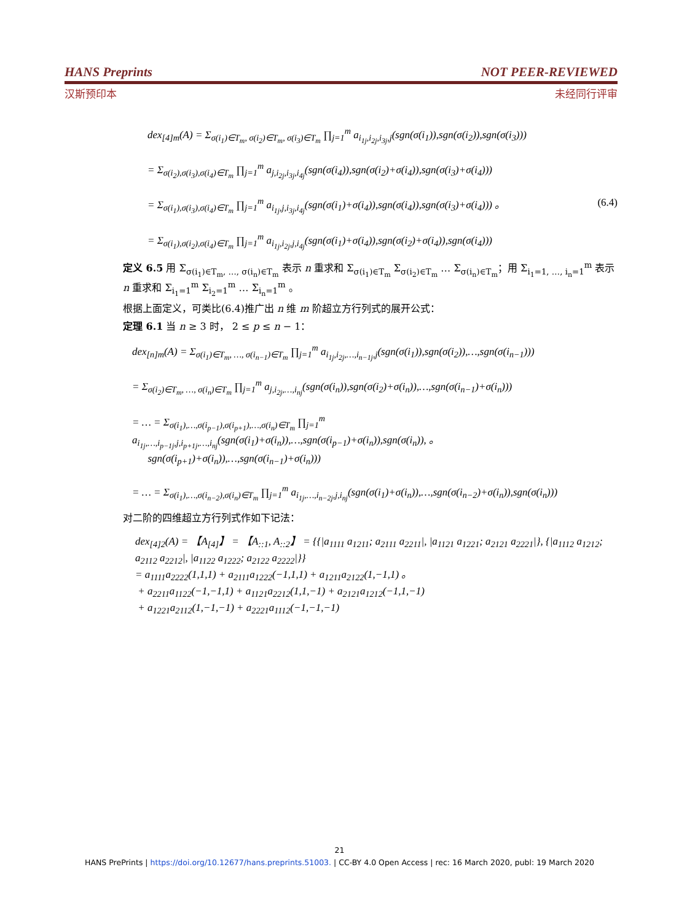HANS Preprints NOT PEER-REVIEWED
汉斯预印本 未经同行评审
dex<sub>[4]m</sub>(A) = Σ<sub>σ(i<sub>1</sub>)∈T<sub>m</sub>, σ(i<sub>2</sub>)∈T<sub>m</sub>, σ(i<sub>3</sub>)∈T<sub>m</sub></sub> ∏<sub>j=1</sub><sup>m</sup> a<sub>i<sub>1j</sub>,i<sub>2j</sub>,i<sub>3j</sub>,j</sub>(sgn(σ(i<sub>1</sub>)),sgn(σ(i<sub>2</sub>)),sgn(σ(i<sub>3</sub>)))
= Σ<sub>σ(i<sub>2</sub>),σ(i<sub>3</sub>),σ(i<sub>4</sub>)∈T<sub>m</sub></sub> ∏<sub>j=1</sub><sup>m</sup> a<sub>j,i<sub>2j</sub>,i<sub>3j</sub>,i<sub>4j</sub></sub>(sgn(σ(i<sub>4</sub>)),sgn(σ(i<sub>2</sub>)+σ(i<sub>4</sub>)),sgn(σ(i<sub>3</sub>)+σ(i<sub>4</sub>)))
= Σ<sub>σ(i<sub>1</sub>),σ(i<sub>3</sub>),σ(i<sub>4</sub>)∈T<sub>m</sub></sub> ∏<sub>j=1</sub><sup>m</sup> a<sub>i<sub>1j</sub>,j,i<sub>3j</sub>,i<sub>4j</sub></sub>(sgn(σ(i<sub>1</sub>)+σ(i<sub>4</sub>)),sgn(σ(i<sub>4</sub>)),sgn(σ(i<sub>3</sub>)+σ(i<sub>4</sub>))) 。 (6.4)
= Σ<sub>σ(i<sub>1</sub>),σ(i<sub>2</sub>),σ(i<sub>4</sub>)∈T<sub>m</sub></sub> ∏<sub>j=1</sub><sup>m</sup> a<sub>i<sub>1j</sub>,i<sub>2j</sub>,j,i<sub>4j</sub></sub>(sgn(σ(i<sub>1</sub>)+σ(i<sub>4</sub>)),sgn(σ(i<sub>2</sub>)+σ(i<sub>4</sub>)),sgn(σ(i<sub>4</sub>)))
定义 6.5 用 Σ<sub>σ(i<sub>1</sub>)∈T<sub>m</sub>, …, σ(i<sub>n</sub>)∈T<sub>m</sub></sub> 表示 n 重求和 Σ<sub>σ(i<sub>1</sub>)∈T<sub>m</sub></sub> Σ<sub>σ(i<sub>2</sub>)∈T<sub>m</sub></sub> … Σ<sub>σ(i<sub>n</sub>)∈T<sub>m</sub></sub>；用 Σ<sub>i<sub>1</sub>=1, …, i<sub>n</sub>=1</sub><sup>m</sup> 表示 n 重求和 Σ<sub>i<sub>1</sub>=1</sub><sup>m</sup> Σ<sub>i<sub>2</sub>=1</sub><sup>m</sup> … Σ<sub>i<sub>n</sub>=1</sub><sup>m</sup> 。
根据上面定义，可类比(6.4)推广出 n 维 m 阶超立方行列式的展开公式：
定理 6.1 当 n ≥ 3 时， 2 ≤ p ≤ n − 1：
dex<sub>[n]m</sub>(A) = Σ<sub>σ(i<sub>1</sub>)∈T<sub>m</sub>, …, σ(i<sub>n−1</sub>)∈T<sub>m</sub></sub> ∏<sub>j=1</sub><sup>m</sup> a<sub>i<sub>1j</sub>,i<sub>2j</sub>,…,i<sub>n−1j</sub>,j</sub>(sgn(σ(i<sub>1</sub>)),sgn(σ(i<sub>2</sub>)),…,sgn(σ(i<sub>n−1</sub>)))
= Σ<sub>σ(i<sub>2</sub>)∈T<sub>m</sub>, …, σ(i<sub>n</sub>)∈T<sub>m</sub></sub> ∏<sub>j=1</sub><sup>m</sup> a<sub>j,i<sub>2j</sub>,…,i<sub>nj</sub></sub>(sgn(σ(i<sub>n</sub>)),sgn(σ(i<sub>2</sub>)+σ(i<sub>n</sub>)),…,sgn(σ(i<sub>n−1</sub>)+σ(i<sub>n</sub>)))
= … = Σ<sub>σ(i<sub>1</sub>),…,σ(i<sub>p−1</sub>),σ(i<sub>p+1</sub>),…,σ(i<sub>n</sub>)∈T<sub>m</sub></sub> ∏<sub>j=1</sub><sup>m</sup> a<sub>i<sub>1j</sub>,…,i<sub>p−1j</sub>,j,i<sub>p+1j</sub>,…,i<sub>nj</sub></sub>(sgn(σ(i<sub>1</sub>)+σ(i<sub>n</sub>)),…,sgn(σ(i<sub>p−1</sub>)+σ(i<sub>n</sub>)),sgn(σ(i<sub>n</sub>)), 。
sgn(σ(i<sub>p+1</sub>)+σ(i<sub>n</sub>)),…,sgn(σ(i<sub>n−1</sub>)+σ(i<sub>n</sub>)))
= … = Σ<sub>σ(i<sub>1</sub>),…,σ(i<sub>n−2</sub>),σ(i<sub>n</sub>)∈T<sub>m</sub></sub> ∏<sub>j=1</sub><sup>m</sup> a<sub>i<sub>1j</sub>,…,i<sub>n−2j</sub>,j,i<sub>nj</sub></sub>(sgn(σ(i<sub>1</sub>)+σ(i<sub>n</sub>)),…,sgn(σ(i<sub>n−2</sub>)+σ(i<sub>n</sub>)),sgn(σ(i<sub>n</sub>)))
对二阶的四维超立方行列式作如下记法：
dex<sub>[4]2</sub>(A) = 【A<sub>[4]</sub>】 = 【A<sub>::1</sub>, A<sub>::2</sub>】 = {{|a<sub>1111</sub> a<sub>1211</sub>; a<sub>2111</sub> a<sub>2211</sub>|, |a<sub>1121</sub> a<sub>1221</sub>; a<sub>2121</sub> a<sub>2221</sub>|}, {|a<sub>1112</sub> a<sub>1212</sub>; a<sub>2112</sub> a<sub>2212</sub>|, |a<sub>1122</sub> a<sub>1222</sub>; a<sub>2122</sub> a<sub>2222</sub>|}}
= a<sub>1111</sub>a<sub>2222</sub>(1,1,1) + a<sub>2111</sub>a<sub>1222</sub>(−1,1,1) + a<sub>1211</sub>a<sub>2122</sub>(1,−1,1) 。
+ a<sub>2211</sub>a<sub>1122</sub>(−1,−1,1) + a<sub>1121</sub>a<sub>2212</sub>(1,1,−1) + a<sub>2121</sub>a<sub>1212</sub>(−1,1,−1)
+ a<sub>1221</sub>a<sub>2112</sub>(1,−1,−1) + a<sub>2221</sub>a<sub>1112</sub>(−1,−1,−1)
21
HANS PrePrints | https://doi.org/10.12677/hans.preprints.51003. | CC-BY 4.0 Open Access | rec: 16 March 2020, publ: 19 March 2020